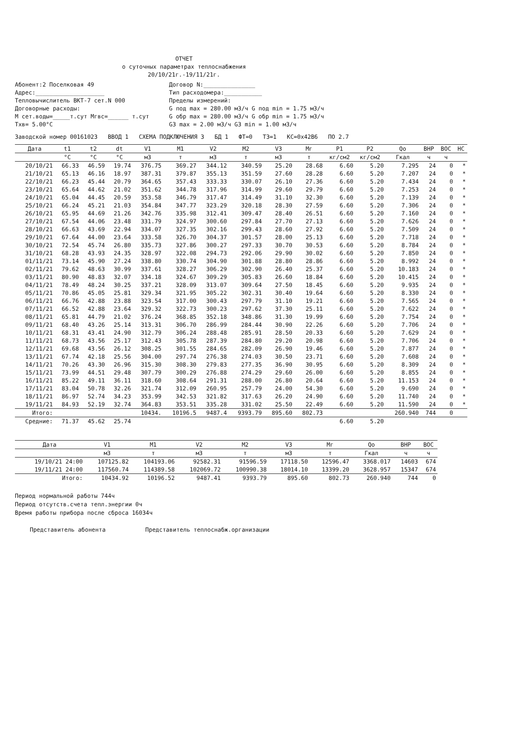ОТЧЕТ
о суточных параметрах теплоснабжения
20/10/21г.-19/11/21г.
Абонент:2 Поселковая 49
Адрес:____________________
Тепловычислитель ВКТ-7 сет.N 000
Договорные расходы:
М сет.воды=_____т.сут Мгвс=______ т.сут
Тхв= 5.00°С
Договор N:_______________
Тип расходомера:___________
Пределы измерений:
G под max = 280.00 м3/ч G под min = 1.75 м3/ч
G обр max = 280.00 м3/ч G обр min = 1.75 м3/ч
G3 max = 2.00 м3/ч G3 min = 1.00 м3/ч
Заводской номер 00161023 ВВОД 1 СХЕМА ПОДКЛЮЧЕНИЯ 3 БД 1 ФТ=0 ТЗ=1 КС=0x42B6 ПО 2.7
| Дата | t1 | t2 | dt | V1 | M1 | V2 | M2 | V3 | Mг | P1 | P2 | Qo | ВНР | ВОС | НС |
| --- | --- | --- | --- | --- | --- | --- | --- | --- | --- | --- | --- | --- | --- | --- | --- |
| | °С | °С | °С | м3 | т | м3 | т | м3 | т | кг/см2 | кг/см2 | Гкал | ч | ч | |
| 20/10/21 | 66.33 | 46.59 | 19.74 | 376.75 | 369.27 | 344.12 | 340.59 | 25.20 | 28.68 | 6.60 | 5.20 | 7.295 | 24 | 0 | * |
| 21/10/21 | 65.13 | 46.16 | 18.97 | 387.31 | 379.87 | 355.13 | 351.59 | 27.60 | 28.28 | 6.60 | 5.20 | 7.207 | 24 | 0 | * |
| 22/10/21 | 66.23 | 45.44 | 20.79 | 364.65 | 357.43 | 333.33 | 330.07 | 26.10 | 27.36 | 6.60 | 5.20 | 7.434 | 24 | 0 | * |
| 23/10/21 | 65.64 | 44.62 | 21.02 | 351.62 | 344.78 | 317.96 | 314.99 | 29.60 | 29.79 | 6.60 | 5.20 | 7.253 | 24 | 0 | * |
| 24/10/21 | 65.04 | 44.45 | 20.59 | 353.58 | 346.79 | 317.47 | 314.49 | 31.10 | 32.30 | 6.60 | 5.20 | 7.139 | 24 | 0 | * |
| 25/10/21 | 66.24 | 45.21 | 21.03 | 354.84 | 347.77 | 323.29 | 320.18 | 28.30 | 27.59 | 6.60 | 5.20 | 7.306 | 24 | 0 | * |
| 26/10/21 | 65.95 | 44.69 | 21.26 | 342.76 | 335.98 | 312.41 | 309.47 | 28.40 | 26.51 | 6.60 | 5.20 | 7.160 | 24 | 0 | * |
| 27/10/21 | 67.54 | 44.06 | 23.48 | 331.79 | 324.97 | 300.60 | 297.84 | 27.70 | 27.13 | 6.60 | 5.20 | 7.626 | 24 | 0 | * |
| 28/10/21 | 66.63 | 43.69 | 22.94 | 334.07 | 327.35 | 302.16 | 299.43 | 28.60 | 27.92 | 6.60 | 5.20 | 7.509 | 24 | 0 | * |
| 29/10/21 | 67.64 | 44.00 | 23.64 | 333.58 | 326.70 | 304.37 | 301.57 | 28.00 | 25.13 | 6.60 | 5.20 | 7.718 | 24 | 0 | * |
| 30/10/21 | 72.54 | 45.74 | 26.80 | 335.73 | 327.86 | 300.27 | 297.33 | 30.70 | 30.53 | 6.60 | 5.20 | 8.784 | 24 | 0 | * |
| 31/10/21 | 68.28 | 43.93 | 24.35 | 328.97 | 322.08 | 294.73 | 292.06 | 29.90 | 30.02 | 6.60 | 5.20 | 7.850 | 24 | 0 | * |
| 01/11/21 | 73.14 | 45.90 | 27.24 | 338.80 | 330.74 | 304.90 | 301.88 | 28.80 | 28.86 | 6.60 | 5.20 | 8.992 | 24 | 0 | * |
| 02/11/21 | 79.62 | 48.63 | 30.99 | 337.61 | 328.27 | 306.29 | 302.90 | 26.40 | 25.37 | 6.60 | 5.20 | 10.183 | 24 | 0 | * |
| 03/11/21 | 80.90 | 48.83 | 32.07 | 334.18 | 324.67 | 309.29 | 305.83 | 26.60 | 18.84 | 6.60 | 5.20 | 10.415 | 24 | 0 | * |
| 04/11/21 | 78.49 | 48.24 | 30.25 | 337.21 | 328.09 | 313.07 | 309.64 | 27.50 | 18.45 | 6.60 | 5.20 | 9.935 | 24 | 0 | * |
| 05/11/21 | 70.86 | 45.05 | 25.81 | 329.34 | 321.95 | 305.22 | 302.31 | 30.40 | 19.64 | 6.60 | 5.20 | 8.330 | 24 | 0 | * |
| 06/11/21 | 66.76 | 42.88 | 23.88 | 323.54 | 317.00 | 300.43 | 297.79 | 31.10 | 19.21 | 6.60 | 5.20 | 7.565 | 24 | 0 | * |
| 07/11/21 | 66.52 | 42.88 | 23.64 | 329.32 | 322.73 | 300.23 | 297.62 | 37.30 | 25.11 | 6.60 | 5.20 | 7.622 | 24 | 0 | * |
| 08/11/21 | 65.81 | 44.79 | 21.02 | 376.24 | 368.85 | 352.18 | 348.86 | 31.30 | 19.99 | 6.60 | 5.20 | 7.754 | 24 | 0 | * |
| 09/11/21 | 68.40 | 43.26 | 25.14 | 313.31 | 306.70 | 286.99 | 284.44 | 30.90 | 22.26 | 6.60 | 5.20 | 7.706 | 24 | 0 | * |
| 10/11/21 | 68.31 | 43.41 | 24.90 | 312.79 | 306.24 | 288.48 | 285.91 | 28.50 | 20.33 | 6.60 | 5.20 | 7.629 | 24 | 0 | * |
| 11/11/21 | 68.73 | 43.56 | 25.17 | 312.43 | 305.78 | 287.39 | 284.80 | 29.20 | 20.98 | 6.60 | 5.20 | 7.706 | 24 | 0 | * |
| 12/11/21 | 69.68 | 43.56 | 26.12 | 308.25 | 301.55 | 284.65 | 282.09 | 26.90 | 19.46 | 6.60 | 5.20 | 7.877 | 24 | 0 | * |
| 13/11/21 | 67.74 | 42.18 | 25.56 | 304.00 | 297.74 | 276.38 | 274.03 | 30.50 | 23.71 | 6.60 | 5.20 | 7.608 | 24 | 0 | * |
| 14/11/21 | 70.26 | 43.30 | 26.96 | 315.30 | 308.30 | 279.83 | 277.35 | 36.90 | 30.95 | 6.60 | 5.20 | 8.309 | 24 | 0 | * |
| 15/11/21 | 73.99 | 44.51 | 29.48 | 307.79 | 300.29 | 276.88 | 274.29 | 29.60 | 26.00 | 6.60 | 5.20 | 8.855 | 24 | 0 | * |
| 16/11/21 | 85.22 | 49.11 | 36.11 | 318.60 | 308.64 | 291.31 | 288.00 | 26.80 | 20.64 | 6.60 | 5.20 | 11.153 | 24 | 0 | * |
| 17/11/21 | 83.04 | 50.78 | 32.26 | 321.74 | 312.09 | 260.95 | 257.79 | 24.00 | 54.30 | 6.60 | 5.20 | 9.690 | 24 | 0 | * |
| 18/11/21 | 86.97 | 52.74 | 34.23 | 353.99 | 342.53 | 321.82 | 317.63 | 26.20 | 24.90 | 6.60 | 5.20 | 11.740 | 24 | 0 | * |
| 19/11/21 | 84.93 | 52.19 | 32.74 | 364.83 | 353.51 | 335.28 | 331.02 | 25.50 | 22.49 | 6.60 | 5.20 | 11.590 | 24 | 0 | * |
| Итого: | | | | 10434. | 10196.5 | 9487.4 | 9393.79 | 895.60 | 802.73 | | | 260.940 | 744 | 0 | |
| Средние: | 71.37 | 45.62 | 25.74 | | | | | | | 6.60 | 5.20 | | | | |
| Дата | V1 | M1 | V2 | M2 | V3 | Mг | Qo | ВНР | ВОС |
| --- | --- | --- | --- | --- | --- | --- | --- | --- | --- |
| | м3 | т | м3 | т | м3 | т | Гкал | ч | ч |
| 19/10/21 24:00 | 107125.82 | 104193.06 | 92582.31 | 91596.59 | 17118.50 | 12596.47 | 3368.017 | 14603 | 674 |
| 19/11/21 24:00 | 117560.74 | 114389.58 | 102069.72 | 100990.38 | 18014.10 | 13399.20 | 3628.957 | 15347 | 674 |
| Итого: | 10434.92 | 10196.52 | 9487.41 | 9393.79 | 895.60 | 802.73 | 260.940 | 744 | 0 |
Период нормальной работы 744ч
Период отсутств.счета тепл.энергии 0ч
Время работы прибора после сброса 16034ч
Представитель абонента Представитель теплоснабж.организации